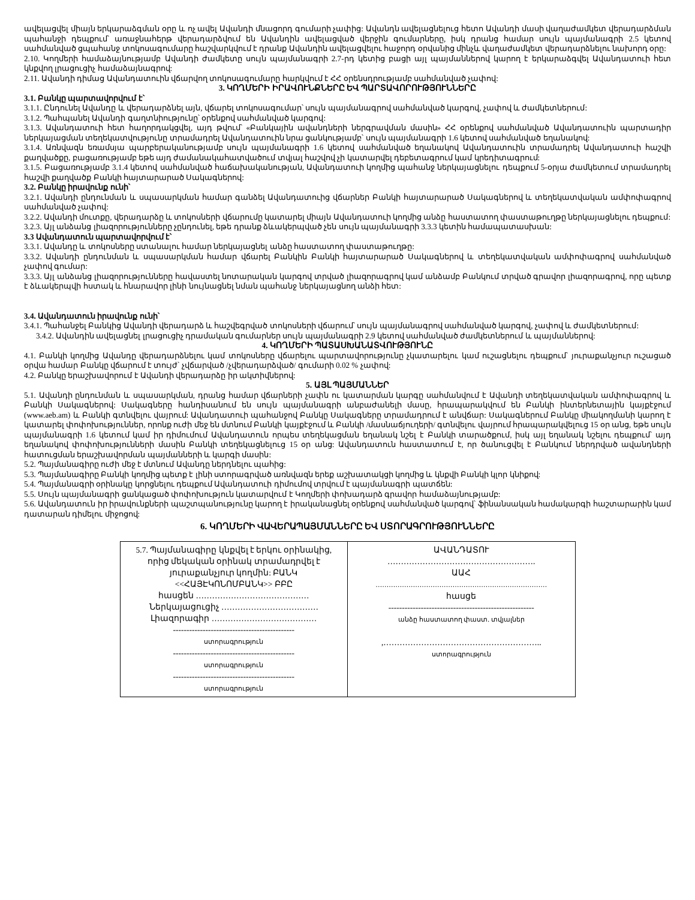ավելացվել միայն երկարաձգման օրը և ոչ ավել Ավանդի մնացորդ գումարի չափից: Ավանդն ավելացնելուց հետո Ավանդի մասի վաղաժամկետ վերադարձման պահանջի դեպքում՝ առաջնահերթ վերադարձվում են Ավանդին ավելացված վերջին գումարները, իսկ դրանց համար սույն պայմանագրի 2.5 կետով սահմանված ցպահանջ տոկոսագումարը հաշվարկվում է դրանք Ավանդին ավելացվելու հաջորդ օրվանից մինչև վաղաժամկետ վերադարձնելու նախորդ օրը:
2.10. Կողմերի համաձայնությամբ Ավանդի ժամկետը սույն պայմանագրի 2.7-րդ կետից բացի այլ պայմաններով կարող է երկարաձգվել Ավանդատուի հետ կնքվող լրացուցիչ համաձայնագրով:
2.11. Ավանդի դիմաց Ավանդատուին վճարվող տոկոսագումարը հարկվում է ՀՀ օրենսդրությամբ սահմանված չափով:
3. ԿՈՂՄԵՐԻ ԻՐԱՎՈՒՆՔՆԵՐԸ ԵՎ ՊԱՐՏԱՎՈՐՈՒԹՅՈՒՆՆԵՐԸ
3.1. Բանկը պարտավորվում է՝
3.1.1. Ընդունել Ավանդը և վերադարձնել այն, վճարել տոկոսագումար՝ սույն պայմանագրով սահմանված կարգով, չափով և ժամկետներում:
3.1.2. Պահպանել Ավանդի գաղտնիությունը՝ օրենքով սահմանված կարգով:
3.1.3. Ավանդատուի հետ հաղորդակցվել, այդ թվում՝ «Բանկային ավանդների ներգրավման մասին» ՀՀ օրենքով սահմանված Ավանդատուին պարտադիր ներկայացման տեղեկատվությունը տրամադրել Ավանդատուին նրա ցանկությամբ՝ սույն պայմանագրի 1.6 կետով սահմանված եղանակով:
3.1.4. Առնվազն եռամսյա պարբերականությամբ սույն պայմանագրի 1.6 կետով սահմանված եղանակով Ավանդատուին տրամադրել Ավանդատուի հաշվի քաղվածքը, բացառությամբ եթե այդ ժամանակահատվածում տվյալ հաշվով չի կատարվել դեբետագրում կամ կրեդիտագրում:
3.1.5. Բացառությամբ 3.1.4 կետով սահմանված հաճախականության, Ավանդատուի կողմից պահանջ ներկայացնելու դեպքում 5-օրյա ժամկետում տրամադրել հաշվի քաղվածք Բանկի հայտարարած Սակագներով:
3.2. Բանկը իրավունք ունի՝
3.2.1. Ավանդի ընդունման և սպասարկման համար գանձել Ավանդատուից վճարներ Բանկի հայտարարած Սակագներով և տեղեկատվական ամփոփագրով սահմանված չափով:
3.2.2. Ավանդի մուտքը, վերադարձը և տոկոսների վճարումը կատարել միայն Ավանդատուի կողմից անձը հաստատող փաստաթուղթը ներկայացնելու դեպքում:
3.2.3. Այլ անձանց լիազորությունները չընդունել, եթե դրանք ձևակերպված չեն սույն պայմանագրի 3.3.3 կետին համապատասխան:
3.3 Ավանդատուն պարտավորվում է՝
3.3.1. Ավանդը և տոկոսները ստանալու համար ներկայացնել անձը հաստատող փաստաթուղթը:
3.3.2. Ավանդի ընդունման և սպասարկման համար վճարել Բանկին Բանկի հայտարարած Սակագներով և տեղեկատվական ամփոփագրով սահմանված չափով գումար:
3.3.3. Այլ անձանց լիազորությունները հավաստել նոտարական կարգով տրված լիազորագրով կամ անձամբ Բանկում տրված գրավոր լիազորագրով, որը պետք է ձևակերպվի հստակ և հնարավոր լինի նույնացնել նման պահանջ ներկայացնող անձի հետ:
3.4. Ավանդատուն իրավունք ունի՝
3.4.1. Պահանջել Բանկից Ավանդի վերադարձ և հաշվեգրված տոկոսների վճարում՝ սույն պայմանագրով սահմանված կարգով, չափով և ժամկետներում:
3.4.2. Ավանդին ավելացնել լրացուցիչ դրամական գումարներ սույն պայմանագրի 2.9 կետով սահմանված ժամկետներում և պայմաններով:
4. ԿՈՂՄԵՐԻ ՊԱՏԱՍԽԱՆԱՏՎՈՒԹՅՈՒՆԸ
4.1. Բանկի կողմից Ավանդը վերադարձնելու կամ տոկոսները վճարելու պարտավորությունը չկատարելու կամ ուշացնելու դեպքում՝ յուրաքանչյուր ուշացած օրվա համար Բանկը վճարում է տույժ՝ չվճարված /չվերադարձված/ գումարի 0.02 % չափով:
4.2. Բանկը երաշխավորում է Ավանդի վերադարձը իր ակտիվներով:
5. ԱՅԼ ՊԱՅՄԱՆՆԵՐ
5.1. Ավանդի ընդունման և սպասարկման, դրանց համար վճարների չափն ու կատարման կարգը սահմանվում է Ավանդի տեղեկատվական ամփոփագրով և Բանկի Սակագներով: Սակագները հանդիսանում են սույն պայմանագրի անբաժանելի մասը, հրապարակվում են Բանկի ինտերնետային կայքէջում (www.aeb.am) և Բանկի գտնվելու վայրում: Ավանդատուի պահանջով Բանկը Սակագները տրամադրում է անվճար: Սակագներում Բանկը միակողմանի կարող է կատարել փոփոխություններ, որոնք ուժի մեջ են մտնում Բանկի կայքէջում և Բանկի /մասնաճյուղերի/ գտնվելու վայրում հրապարակվելուց 15 օր անց, եթե սույն պայմանագրի 1.6 կետում կամ իր դիմումում Ավանդատուն որպես տեղեկացման եղանակ նշել է Բանկի տարածքում, իսկ այլ եղանակ նշելու դեպքում՝ այդ եղանակով փոփոխությունների մասին Բանկի տեղեկացնելուց 15 օր անց: Ավանդատուն հաստատում է, որ ծանուցվել է Բանկում ներդրված ավանդների հատուցման երաշխավորման պայմանների և կարգի մասին:
5.2. Պայմանագիրը ուժի մեջ է մտնում Ավանդը ներդնելու պահից:
5.3. Պայմանագիրը Բանկի կողմից պետք է լինի ստորագրված առնվազն երեք աշխատակցի կողմից և կնքվի Բանկի կլոր կնիքով:
5.4. Պայմանագրի օրինակը կորցնելու դեպքում Ավանդատուի դիմումով տրվում է պայմանագրի պատճեն:
5.5. Սույն պայմանագրի ցանկացած փոփոխություն կատարվում է Կողմերի փոխադարձ գրավոր համաձայնությամբ:
5.6. Ավանդատուն իր իրավունքների պաշտպանությունը կարող է իրականացնել օրենքով սահմանված կարգով՝ ֆինանսական համակարգի հաշտարարին կամ դատարան դիմելու միջոցով:
6. ԿՈՂՄԵՐԻ ՎԱՎԵՐԱՊԱՅՄԱՆՆԵՐԸ ԵՎ ՍՏՈՐԱԳՐՈՒԹՅՈՒՆՆԵՐԸ
| 5.7. Պայմանագիրը կնքվել է երկու օրինակից, որից մեկական օրինակ տրամադրվել է յուրաքանչյուր կողմին: ԲԱՆԿ <<ՀԱՅԷԿՈՆՈՄԲԱՆԿ>> ԲԲԸ հասցեն …………………………………… Ներկայացուցիչ ……………………………… Լիազորագիր ………………………………… --------------------------------------------- ստորագրություն --------------------------------------------- ստորագրություն --------------------------------------------- ստորագրություն | ԱՎԱՆԴԱՏՈՒ ………………………………………………. ԱԱՀ …………………………………………………………………… հասցե ------------------------------------------------------ անձը հաստատող փաստ. տվյալներ ,………………………………………………….. ստորագրություն |